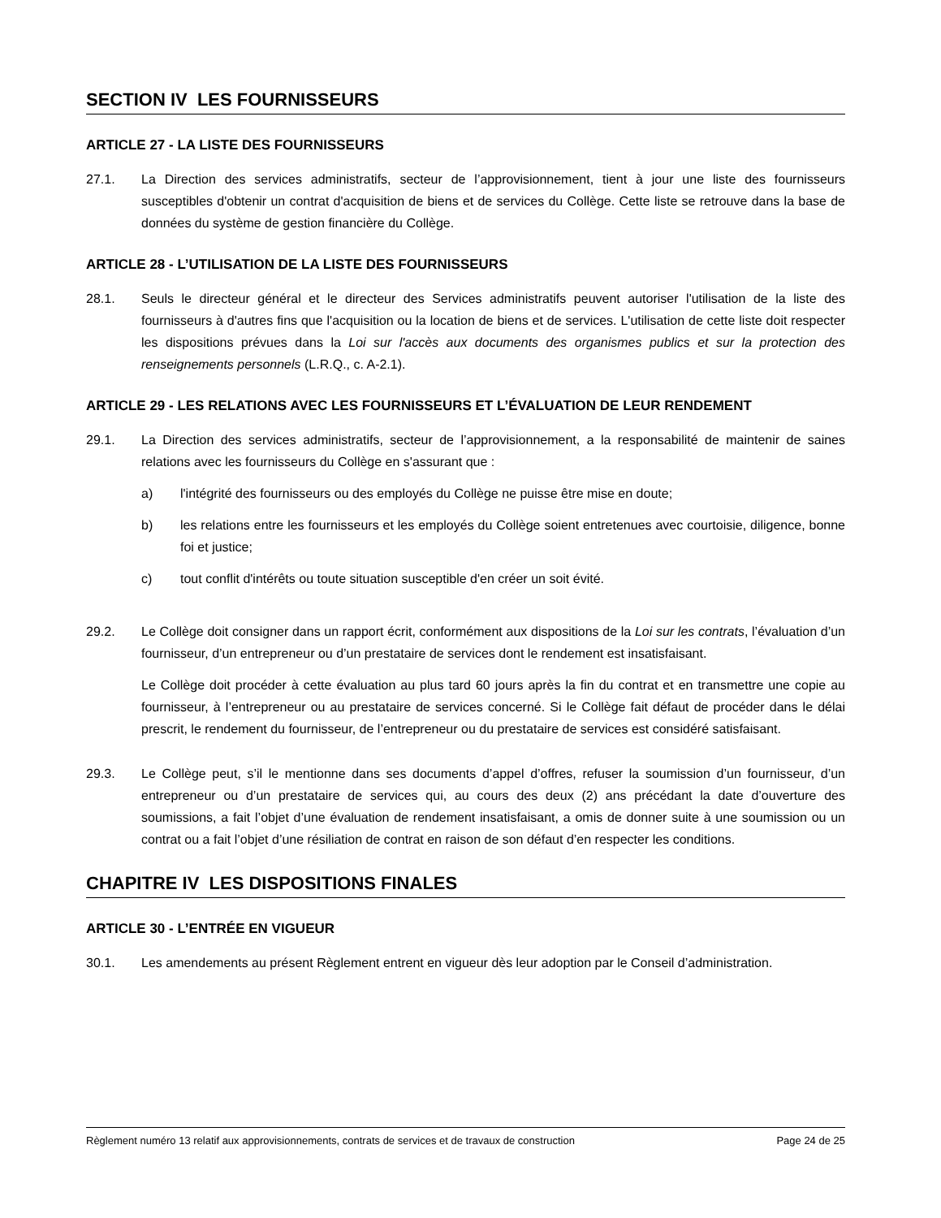SECTION IV LES FOURNISSEURS
ARTICLE 27 - LA LISTE DES FOURNISSEURS
27.1. La Direction des services administratifs, secteur de l’approvisionnement, tient à jour une liste des fournisseurs susceptibles d'obtenir un contrat d'acquisition de biens et de services du Collège. Cette liste se retrouve dans la base de données du système de gestion financière du Collège.
ARTICLE 28 - L’UTILISATION DE LA LISTE DES FOURNISSEURS
28.1. Seuls le directeur général et le directeur des Services administratifs peuvent autoriser l'utilisation de la liste des fournisseurs à d'autres fins que l'acquisition ou la location de biens et de services. L'utilisation de cette liste doit respecter les dispositions prévues dans la Loi sur l'accès aux documents des organismes publics et sur la protection des renseignements personnels (L.R.Q., c. A-2.1).
ARTICLE 29 - LES RELATIONS AVEC LES FOURNISSEURS ET L’ÉVALUATION DE LEUR RENDEMENT
29.1. La Direction des services administratifs, secteur de l’approvisionnement, a la responsabilité de maintenir de saines relations avec les fournisseurs du Collège en s'assurant que :
a) l'intégrité des fournisseurs ou des employés du Collège ne puisse être mise en doute;
b) les relations entre les fournisseurs et les employés du Collège soient entretenues avec courtoisie, diligence, bonne foi et justice;
c) tout conflit d'intérêts ou toute situation susceptible d'en créer un soit évité.
29.2. Le Collège doit consigner dans un rapport écrit, conformément aux dispositions de la Loi sur les contrats, l’évaluation d’un fournisseur, d’un entrepreneur ou d’un prestataire de services dont le rendement est insatisfaisant.
Le Collège doit procéder à cette évaluation au plus tard 60 jours après la fin du contrat et en transmettre une copie au fournisseur, à l’entrepreneur ou au prestataire de services concerné. Si le Collège fait défaut de procéder dans le délai prescrit, le rendement du fournisseur, de l’entrepreneur ou du prestataire de services est considéré satisfaisant.
29.3. Le Collège peut, s’il le mentionne dans ses documents d’appel d’offres, refuser la soumission d’un fournisseur, d’un entrepreneur ou d’un prestataire de services qui, au cours des deux (2) ans précédant la date d’ouverture des soumissions, a fait l’objet d’une évaluation de rendement insatisfaisant, a omis de donner suite à une soumission ou un contrat ou a fait l’objet d’une résiliation de contrat en raison de son défaut d’en respecter les conditions.
CHAPITRE IV LES DISPOSITIONS FINALES
ARTICLE 30 - L’ENTRÉE EN VIGUEUR
30.1. Les amendements au présent Règlement entrent en vigueur dès leur adoption par le Conseil d’administration.
Règlement numéro 13 relatif aux approvisionnements, contrats de services et de travaux de construction Page 24 de 25